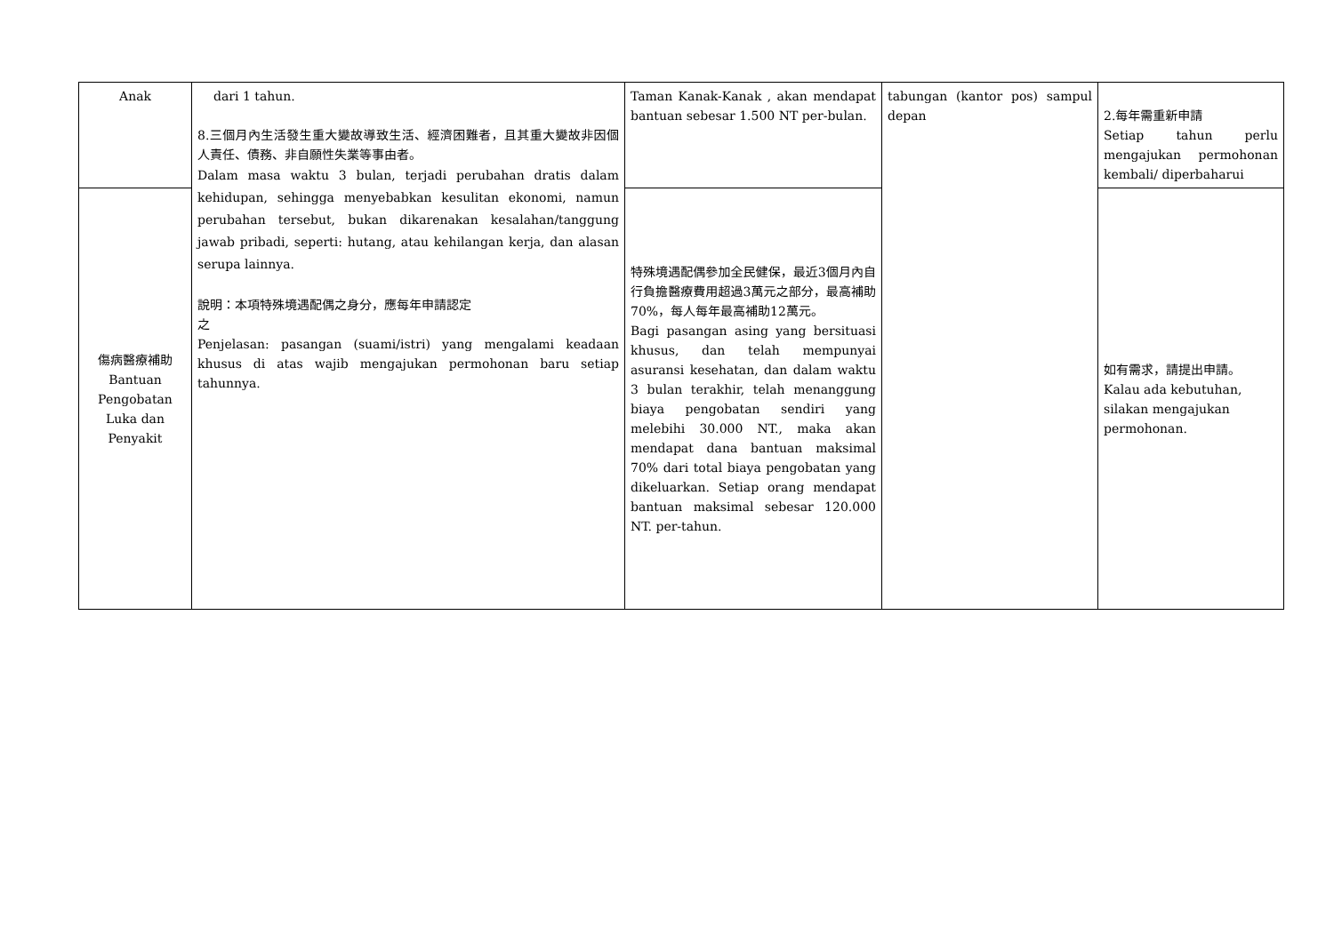| Anak | dari 1 tahun. 8.三個月內生活發生重大變故導致生活、經濟困難者，且其重大變故非因個人責任、債務、非自願性失業等事由者。 Dalam masa waktu 3 bulan, terjadi perubahan dratis dalam kehidupan, sehingga menyebabkan kesulitan ekonomi, namun perubahan tersebut, bukan dikarenakan kesalahan/tanggung jawab pribadi, seperti: hutang, atau kehilangan kerja, dan alasan serupa lainnya. 說明：本項特殊境遇配偶之身分，應每年申請認定 之 Penjelasan: pasangan (suami/istri) yang mengalami keadaan khusus di atas wajib mengajukan permohonan baru setiap tahunnya. | Taman Kanak-Kanak , akan mendapat bantuan sebesar 1.500 NT per-bulan. | tabungan (kantor pos) sampul depan | 2.每年需重新申請 Setiap tahun perlu mengajukan permohonan kembali/ diperbaharui |
| 傷病醫療補助 Bantuan Pengobatan Luka dan Penyakit | | 特殊境遇配偶參加全民健保，最近3個月內自行負擔醫療費用超過3萬元之部分，最高補助70%，每人每年最高補助12萬元。 Bagi pasangan asing yang bersituasi khusus, dan telah mempunyai asuransi kesehatan, dan dalam waktu 3 bulan terakhir, telah menanggung biaya pengobatan sendiri yang melebihi 30.000 NT., maka akan mendapat dana bantuan maksimal 70% dari total biaya pengobatan yang dikeluarkan. Setiap orang mendapat bantuan maksimal sebesar 120.000 NT. per-tahun. | | 如有需求，請提出申請。 Kalau ada kebutuhan, silakan mengajukan permohonan. |